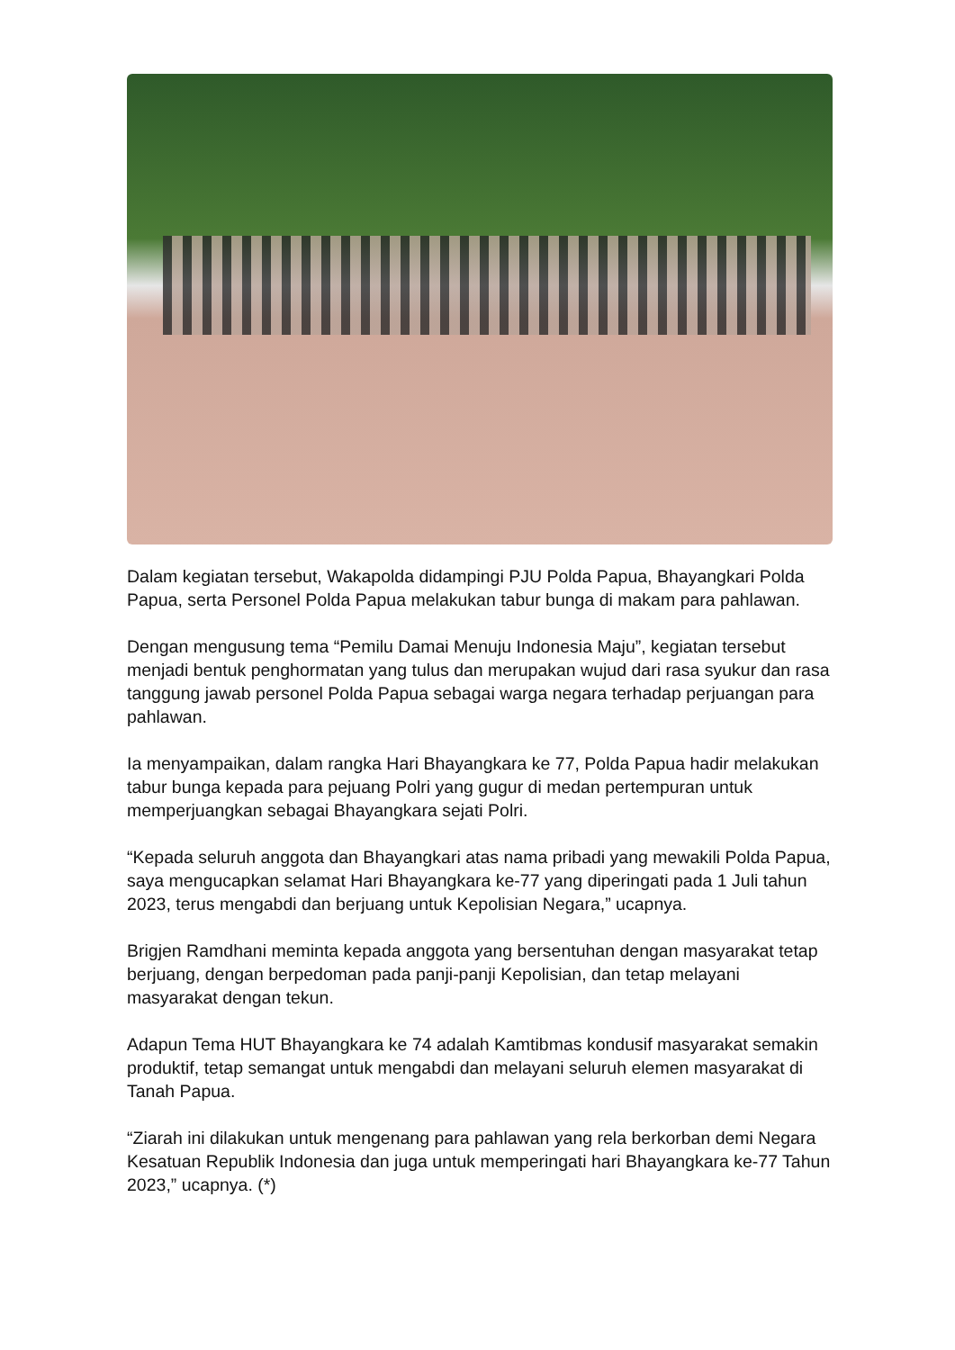Dalam kegiatan tersebut, Wakapolda didampingi PJU Polda Papua, Bhayangkari Polda Papua, serta Personel Polda Papua melakukan tabur bunga di makam para pahlawan.
Dengan mengusung tema “Pemilu Damai Menuju Indonesia Maju”, kegiatan tersebut menjadi bentuk penghormatan yang tulus dan merupakan wujud dari rasa syukur dan rasa tanggung jawab personel Polda Papua sebagai warga negara terhadap perjuangan para pahlawan.
Ia menyampaikan, dalam rangka Hari Bhayangkara ke 77, Polda Papua hadir melakukan tabur bunga kepada para pejuang Polri yang gugur di medan pertempuran untuk memperjuangkan sebagai Bhayangkara sejati Polri.
“Kepada seluruh anggota dan Bhayangkari atas nama pribadi yang mewakili Polda Papua, saya mengucapkan selamat Hari Bhayangkara ke-77 yang diperingati pada 1 Juli tahun 2023, terus mengabdi dan berjuang untuk Kepolisian Negara,” ucapnya.
Brigjen Ramdhani meminta kepada anggota yang bersentuhan dengan masyarakat tetap berjuang, dengan berpedoman pada panji-panji Kepolisian, dan tetap melayani masyarakat dengan tekun.
Adapun Tema HUT Bhayangkara ke 74 adalah Kamtibmas kondusif masyarakat semakin produktif, tetap semangat untuk mengabdi dan melayani seluruh elemen masyarakat di Tanah Papua.
“Ziarah ini dilakukan untuk mengenang para pahlawan yang rela berkorban demi Negara Kesatuan Republik Indonesia dan juga untuk memperingati hari Bhayangkara ke-77 Tahun 2023,” ucapnya. (*)